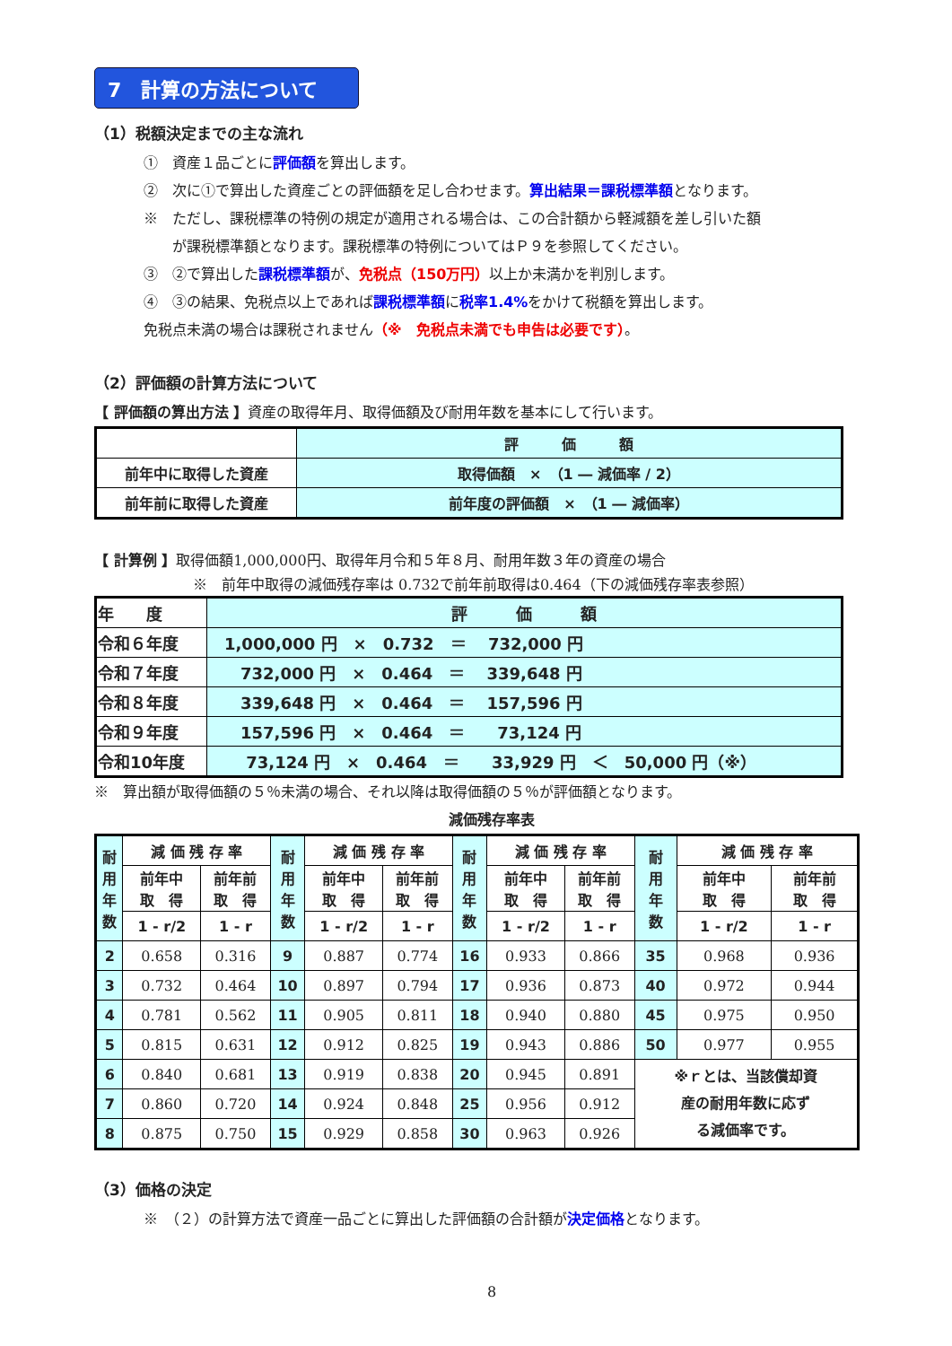7　計算の方法について
（1）税額決定までの主な流れ
①　資産１品ごとに評価額を算出します。
②　次に①で算出した資産ごとの評価額を足し合わせます。算出結果＝課税標準額となります。
※　ただし、課税標準の特例の規定が適用される場合は、この合計額から軽減額を差し引いた額
　　が課税標準額となります。課税標準の特例についてはＰ９を参照してください。
③　②で算出した課税標準額が、免税点（150万円）以上か未満かを判別します。
④　③の結果、免税点以上であれば課税標準額に税率1.4% をかけて税額を算出します。
免税点未満の場合は課税されません（※　免税点未満でも申告は必要です）。
（2）評価額の計算方法について
【 評価額の算出方法 】資産の取得年月、取得価額及び耐用年数を基本にして行います。
| | 評 価 額 |
| 前年中に取得した資産 | 取得価額 × （1 ― 減価率 / 2） |
| 前年前に取得した資産 | 前年度の評価額 × （1 ― 減価率） |
【 計算例 】取得価額1,000,000円、取得年月令和５年８月、耐用年数３年の資産の場合
※　前年中取得の減価残存率は 0.732で前年前取得は0.464（下の減価残存率表参照）
| 年 度 | 評 価 額 |
| 令和６年度 | 1,000,000 円 × 0.732 ＝ 732,000 円 |
| 令和７年度 | 732,000 円 × 0.464 ＝ 339,648 円 |
| 令和８年度 | 339,648 円 × 0.464 ＝ 157,596 円 |
| 令和９年度 | 157,596 円 × 0.464 ＝ 73,124 円 |
| 令和10年度 | 73,124 円 × 0.464 ＝ 33,929 円 ＜ 50,000 円（※） |
※　算出額が取得価額の５％未満の場合、それ以降は取得価額の５％が評価額となります。
減価残存率表
| 耐 用 年 数 | 減 価 残 存 率 | | 耐 用 年 数 | 減 価 残 存 率 | | 耐 用 年 数 | 減 価 残 存 率 | | 耐 用 年 数 | 減 価 残 存 率 | |
| --- | --- | --- | --- | --- | --- | --- | --- | --- | --- | --- | --- |
| | 前年中 取 得 | 前年前 取 得 | | 前年中 取 得 | 前年前 取 得 | | 前年中 取 得 | 前年前 取 得 | | 前年中 取 得 | 前年前 取 得 |
| | 1 - r/2 | 1 - r | | 1 - r/2 | 1 - r | | 1 - r/2 | 1 - r | | 1 - r/2 | 1 - r |
| 2 | 0.658 | 0.316 | 9 | 0.887 | 0.774 | 16 | 0.933 | 0.866 | 35 | 0.968 | 0.936 |
| 3 | 0.732 | 0.464 | 10 | 0.897 | 0.794 | 17 | 0.936 | 0.873 | 40 | 0.972 | 0.944 |
| 4 | 0.781 | 0.562 | 11 | 0.905 | 0.811 | 18 | 0.940 | 0.880 | 45 | 0.975 | 0.950 |
| 5 | 0.815 | 0.631 | 12 | 0.912 | 0.825 | 19 | 0.943 | 0.886 | 50 | 0.977 | 0.955 |
| 6 | 0.840 | 0.681 | 13 | 0.919 | 0.838 | 20 | 0.945 | 0.891 | ※ｒとは、当該償却資 産の耐用年数に応ず る減価率です。 | | |
| 7 | 0.860 | 0.720 | 14 | 0.924 | 0.848 | 25 | 0.956 | 0.912 | | | |
| 8 | 0.875 | 0.750 | 15 | 0.929 | 0.858 | 30 | 0.963 | 0.926 | | | |
（3）価格の決定
※　（２）の計算方法で資産一品ごとに算出した評価額の合計額が決定価格となります。
8